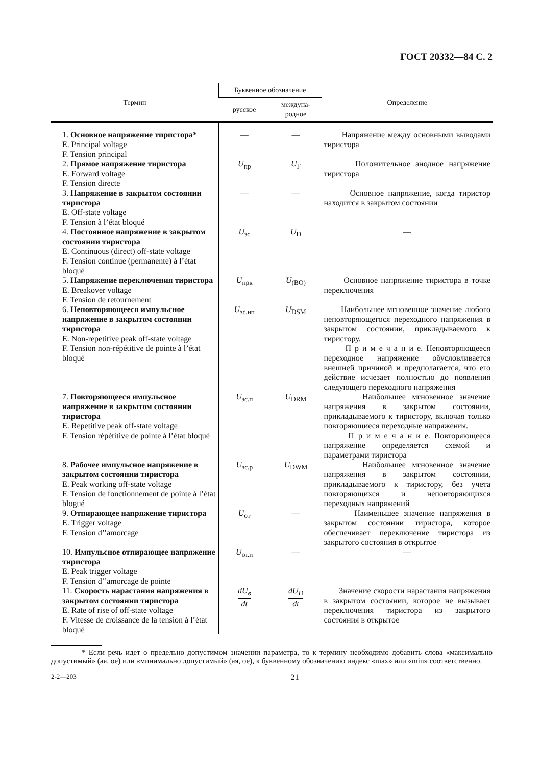ГОСТ 20332—84 С. 2
| Термин | Буквенное обозначение | | Определение |
| --- | --- | --- | --- |
| | русское | междуна- родное | |
| 1. Основное напряжение тиристора* E. Principal voltage F. Tension principal | — | — | Напряжение между основными выводами тиристора |
| 2. Прямое напряжение тиристора E. Forward voltage F. Tension directe | U<sub>пр</sub> | U<sub>F</sub> | Положительное анодное напряжение тиристора |
| 3. Напряжение в закрытом состоянии тиристора E. Off-state voltage F. Tension à l’état bloqué | — | — | Основное напряжение, когда тиристор находится в закрытом состоянии |
| 4. Постоянное напряжение в закрытом состоянии тиристора E. Continuous (direct) off-state voltage F. Tension continue (permanente) à l’état bloqué | U<sub>зс</sub> | U<sub>D</sub> | — |
| 5. Напряжение переключения тиристора E. Breakover voltage F. Tension de retournement | U<sub>прк</sub> | U<sub>(BO)</sub> | Основное напряжение тиристора в точке переключения |
| 6. Неповторяющееся импульсное напряжение в закрытом состоянии тиристора E. Non-repetitive peak off-state voltage F. Tension non-répétitive de pointe à l’état bloqué | U<sub>зс.нп</sub> | U<sub>DSM</sub> | Наибольшее мгновенное значение любого неповторяющегося переходного напряжения в закрытом состоянии, прикладываемого к тиристору. П р и м е ч а н и е. Неповторяющееся переходное напряжение обусловливается внешней причиной и предполагается, что его действие исчезает полностью до появления следующего переходного напряжения |
| 7. Повторяющееся импульсное напряжение в закрытом состоянии тиристора E. Repetitive peak off-state voltage F. Tension répétitive de pointe à l’état bloqué | U<sub>зс.п</sub> | U<sub>DRM</sub> | Наибольшее мгновенное значение напряжения в закрытом состоянии, прикладываемого к тиристору, включая только повторяющиеся переходные напряжения. П р и м е ч а н и е. Повторяющееся напряжение определяется схемой и параметрами тиристора |
| 8. Рабочее импульсное напряжение в закрытом состоянии тиристора E. Peak working off-state voltage F. Tension de fonctionnement de pointe à l’état blogué | U<sub>зс.р</sub> | U<sub>DWM</sub> | Наибольшее мгновенное значение напряжения в закрытом состоянии, прикладываемого к тиристору, без учета повторяющихся и неповторяющихся переходных напряжений |
| 9. Отпирающее напряжение тиристора E. Trigger voltage F. Tension d’’amorcage | U<sub>от</sub> | — | Наименьшее значение напряжения в закрытом состоянии тиристора, которое обеспечивает переключение тиристора из закрытого состояния в открытое |
| 10. Импульсное отпирающее напряжение тиристора E. Peak trigger voltage F. Tension d’’amorcage de pointe | U<sub>от.и</sub> | — | — |
| 11. Скорость нарастания напряжения в закрытом состоянии тиристора E. Rate of rise of off-state voltage F. Vitesse de croissance de la tension à l’état bloqué | dU<sub>в</sub> dt | dU<sub>D</sub> dt | Значение скорости нарастания напряжения в закрытом состоянии, которое не вызывает переключения тиристора из закрытого состояния в открытое |
* Если речь идет о предельно допустимом значении параметра, то к термину необходимо добавить слова «максимально допустимый» (ая, ое) или «минимально допустимый» (ая, ое), к буквенному обозначению индекс «max» или «min» соответственно.
2-2—203 21